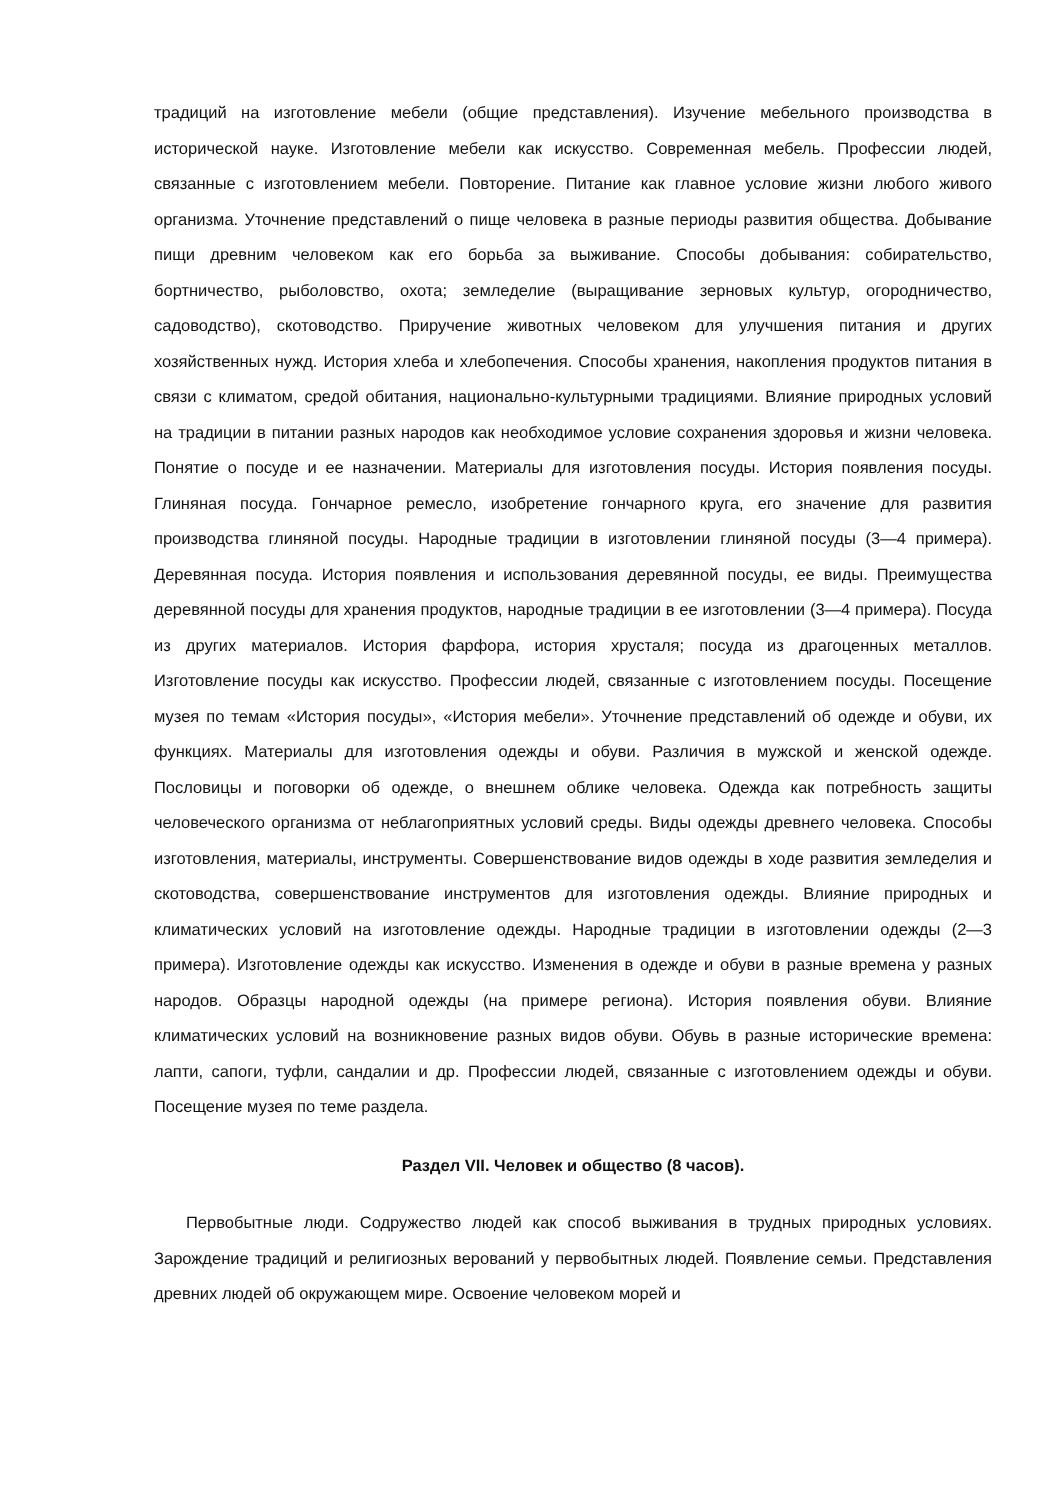традиций на изготовление мебели (общие представления). Изучение мебельного производства в исторической науке. Изготовление мебели как искусство. Современная мебель. Профессии людей, связанные с изготовлением мебели. Повторение. Питание как главное условие жизни любого живого организма. Уточнение представлений о пище человека в разные периоды развития общества. Добывание пищи древним человеком как его борьба за выживание. Способы добывания: собирательство, бортничество, рыболовство, охота; земледелие (выращивание зерновых культур, огородничество, садоводство), скотоводство. Приручение животных человеком для улучшения питания и других хозяйственных нужд. История хлеба и хлебопечения. Способы хранения, накопления продуктов питания в связи с климатом, средой обитания, национально-культурными традициями. Влияние природных условий на традиции в питании разных народов как необходимое условие сохранения здоровья и жизни человека. Понятие о посуде и ее назначении. Материалы для изготовления посуды. История появления посуды. Глиняная посуда. Гончарное ремесло, изобретение гончарного круга, его значение для развития производства глиняной посуды. Народные традиции в изготовлении глиняной посуды (3—4 примера). Деревянная посуда. История появления и использования деревянной посуды, ее виды. Преимущества деревянной посуды для хранения продуктов, народные традиции в ее изготовлении (3—4 примера). Посуда из других материалов. История фарфора, история хрусталя; посуда из драгоценных металлов. Изготовление посуды как искусство. Профессии людей, связанные с изготовлением посуды. Посещение музея по темам «История посуды», «История мебели». Уточнение представлений об одежде и обуви, их функциях. Материалы для изготовления одежды и обуви. Различия в мужской и женской одежде. Пословицы и поговорки об одежде, о внешнем облике человека. Одежда как потребность защиты человеческого организма от неблагоприятных условий среды. Виды одежды древнего человека. Способы изготовления, материалы, инструменты. Совершенствование видов одежды в ходе развития земледелия и скотоводства, совершенствование инструментов для изготовления одежды. Влияние природных и климатических условий на изготовление одежды. Народные традиции в изготовлении одежды (2—3 примера). Изготовление одежды как искусство. Изменения в одежде и обуви в разные времена у разных народов. Образцы народной одежды (на примере региона). История появления обуви. Влияние климатических условий на возникновение разных видов обуви. Обувь в разные исторические времена: лапти, сапоги, туфли, сандалии и др. Профессии людей, связанные с изготовлением одежды и обуви. Посещение музея по теме раздела.
Раздел VII. Человек и общество (8 часов).
Первобытные люди. Содружество людей как способ выживания в трудных природных условиях. Зарождение традиций и религиозных верований у первобытных людей. Появление семьи. Представления древних людей об окружающем мире. Освоение человеком морей и